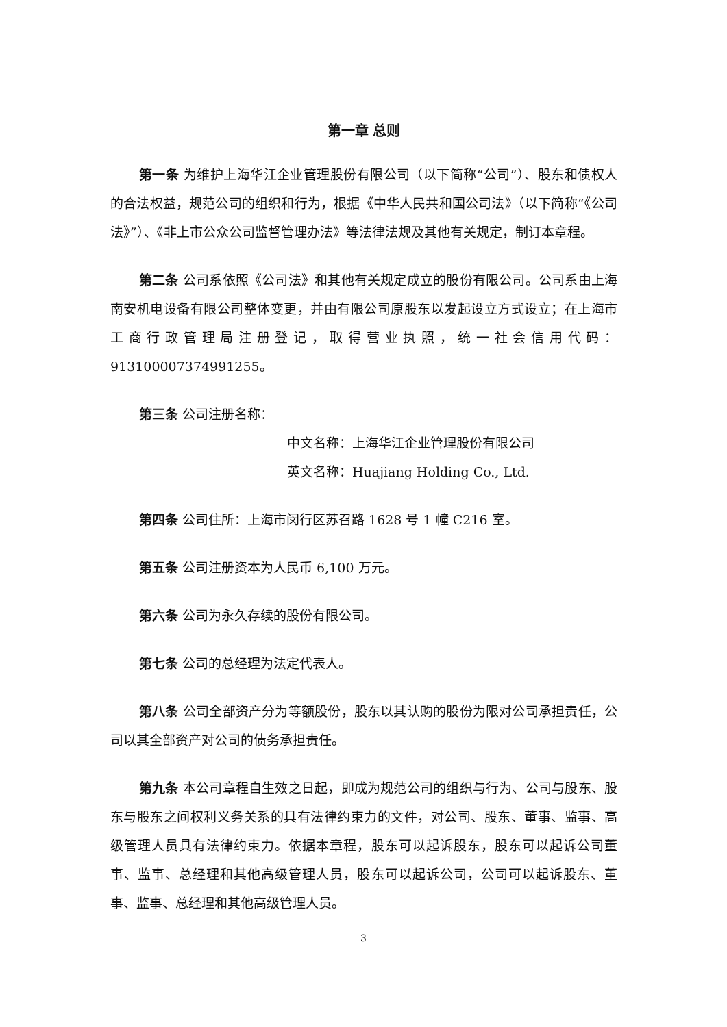第一章 总则
第一条 为维护上海华江企业管理股份有限公司（以下简称“公司”）、股东和债权人的合法权益，规范公司的组织和行为，根据《中华人民共和国公司法》（以下简称“《公司法》”）、《非上市公众公司监督管理办法》等法律法规及其他有关规定，制订本章程。
第二条 公司系依照《公司法》和其他有关规定成立的股份有限公司。公司系由上海南安机电设备有限公司整体变更，并由有限公司原股东以发起设立方式设立；在上海市工商行政管理局注册登记，取得营业执照，统一社会信用代码：913100007374991255。
第三条 公司注册名称：
中文名称：上海华江企业管理股份有限公司
英文名称：Huajiang Holding Co., Ltd.
第四条 公司住所：上海市闵行区苏召路 1628 号 1 幢 C216 室。
第五条 公司注册资本为人民币 6,100 万元。
第六条 公司为永久存续的股份有限公司。
第七条 公司的总经理为法定代表人。
第八条 公司全部资产分为等额股份，股东以其认购的股份为限对公司承担责任，公司以其全部资产对公司的债务承担责任。
第九条 本公司章程自生效之日起，即成为规范公司的组织与行为、公司与股东、股东与股东之间权利义务关系的具有法律约束力的文件，对公司、股东、董事、监事、高级管理人员具有法律约束力。依据本章程，股东可以起诉股东，股东可以起诉公司董事、监事、总经理和其他高级管理人员，股东可以起诉公司，公司可以起诉股东、董事、监事、总经理和其他高级管理人员。
3